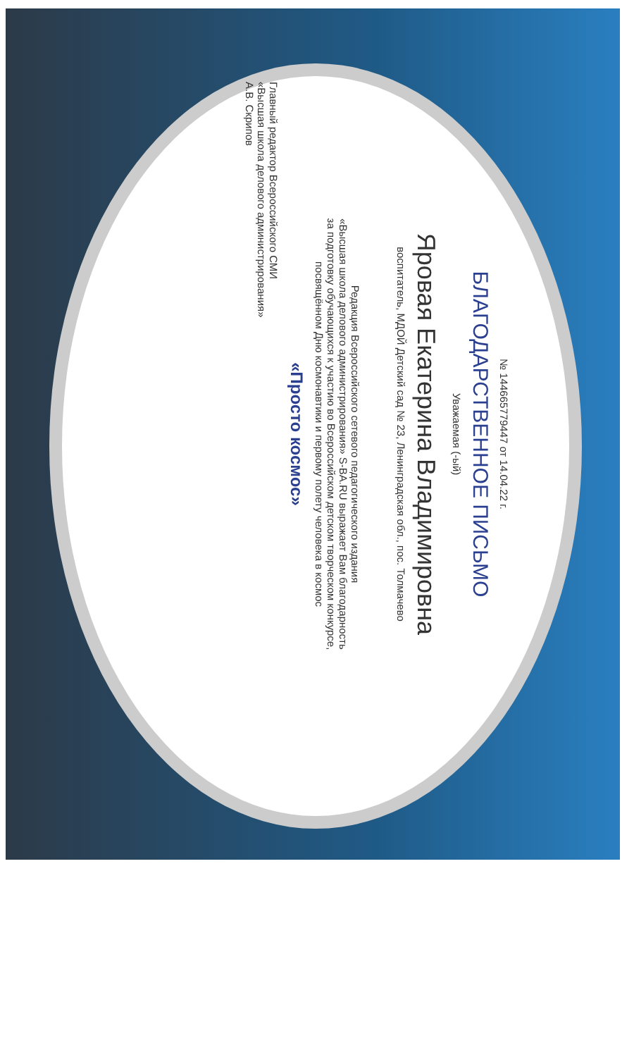№ 144665779447 от 14.04.22 г.
БЛАГОДАРСТВЕННОЕ ПИСЬМО
Уважаемая (-ый)
Яровая Екатерина Владимировна
воспитатель, МДОЙ Детский сад № 23, Ленинградская обл., пос. Толмачево
Редакция Всероссийского сетевого педагогического издания
«Высшая школа делового администрирования» S-BA.RU выражает Вам благодарность
за подготовку обучающихся к участию во Всероссийском детском творческом конкурсе,
посвящённом Дню космонавтики и первому полету человека в космос
«Просто космос»
Главный редактор Всероссийского СМИ
«Высшая школа делового администрирования»
А.В. Скрипов